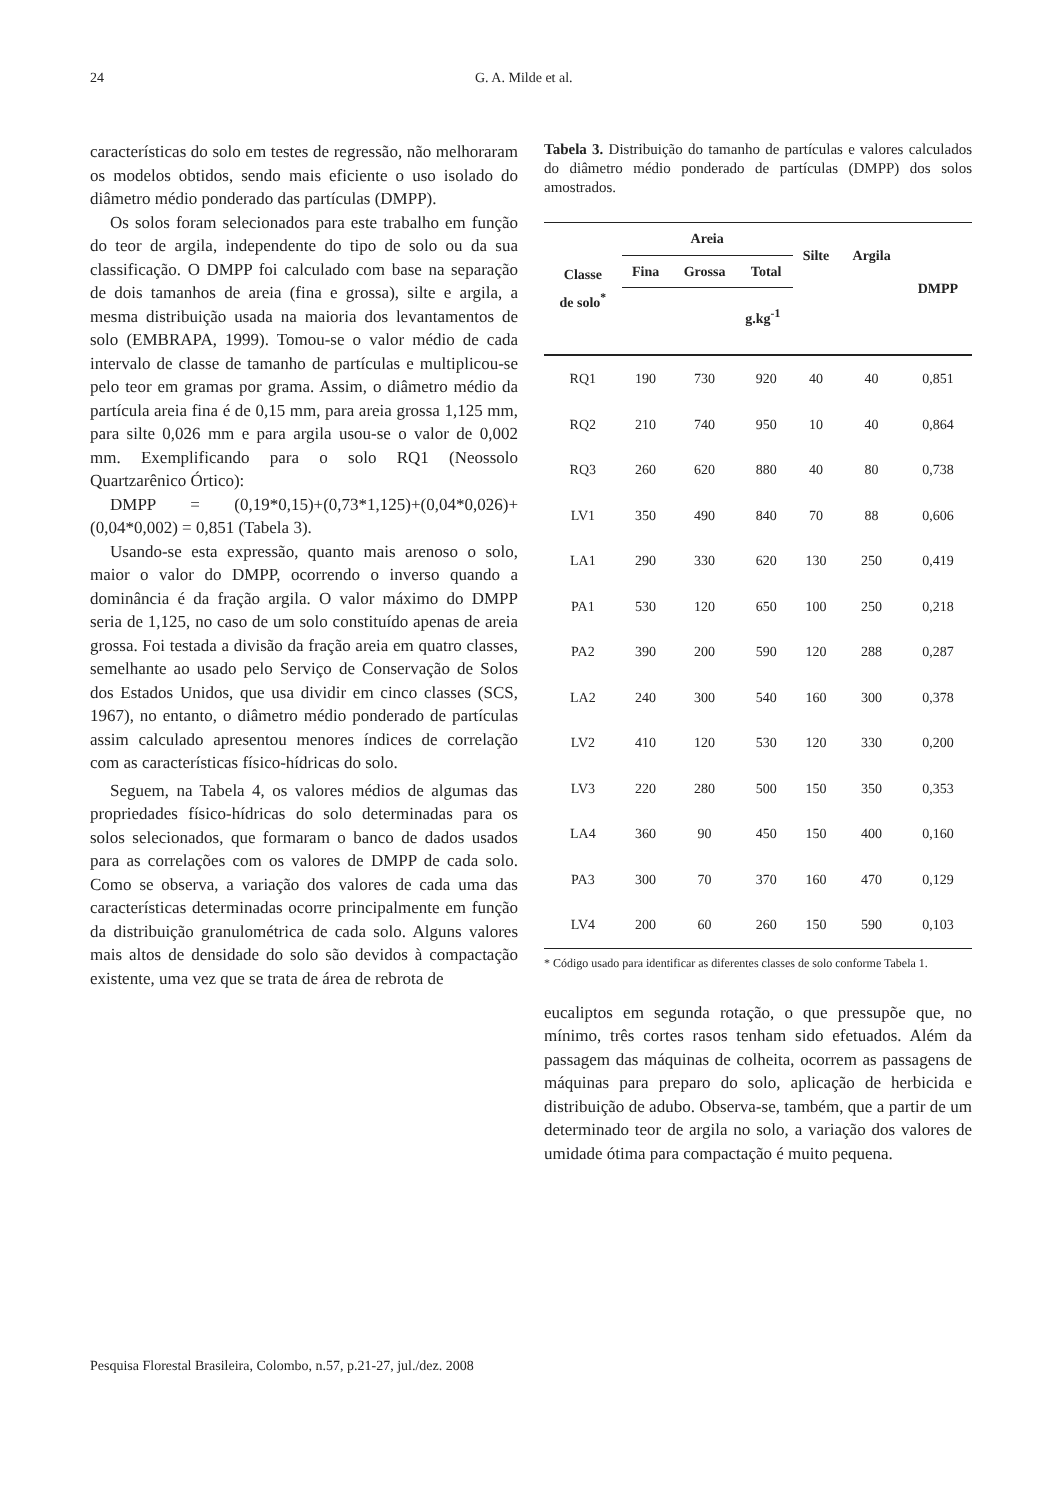24 G. A. Milde et al.
características do solo em testes de regressão, não melhoraram os modelos obtidos, sendo mais eficiente o uso isolado do diâmetro médio ponderado das partículas (DMPP).
Os solos foram selecionados para este trabalho em função do teor de argila, independente do tipo de solo ou da sua classificação. O DMPP foi calculado com base na separação de dois tamanhos de areia (fina e grossa), silte e argila, a mesma distribuição usada na maioria dos levantamentos de solo (EMBRAPA, 1999). Tomou-se o valor médio de cada intervalo de classe de tamanho de partículas e multiplicou-se pelo teor em gramas por grama. Assim, o diâmetro médio da partícula areia fina é de 0,15 mm, para areia grossa 1,125 mm, para silte 0,026 mm e para argila usou-se o valor de 0,002 mm. Exemplificando para o solo RQ1 (Neossolo Quartzarênico Órtico):
DMPP = (0,19*0,15)+(0,73*1,125)+(0,04*0,026)+ (0,04*0,002) = 0,851 (Tabela 3).
Usando-se esta expressão, quanto mais arenoso o solo, maior o valor do DMPP, ocorrendo o inverso quando a dominância é da fração argila. O valor máximo do DMPP seria de 1,125, no caso de um solo constituído apenas de areia grossa. Foi testada a divisão da fração areia em quatro classes, semelhante ao usado pelo Serviço de Conservação de Solos dos Estados Unidos, que usa dividir em cinco classes (SCS, 1967), no entanto, o diâmetro médio ponderado de partículas assim calculado apresentou menores índices de correlação com as características físico-hídricas do solo.
Seguem, na Tabela 4, os valores médios de algumas das propriedades físico-hídricas do solo determinadas para os solos selecionados, que formaram o banco de dados usados para as correlações com os valores de DMPP de cada solo. Como se observa, a variação dos valores de cada uma das características determinadas ocorre principalmente em função da distribuição granulométrica de cada solo. Alguns valores mais altos de densidade do solo são devidos à compactação existente, uma vez que se trata de área de rebrota de
Tabela 3. Distribuição do tamanho de partículas e valores calculados do diâmetro médio ponderado de partículas (DMPP) dos solos amostrados.
| Classe de solo<sup>*</sup> | Areia | | | Silte | Argila | DMPP |
| --- | --- | --- | --- | --- | --- | --- |
| | Fina | Grossa | Total | | | |
| | g.kg<sup>-1</sup> | | | | | |
| RQ1 | 190 | 730 | 920 | 40 | 40 | 0,851 |
| RQ2 | 210 | 740 | 950 | 10 | 40 | 0,864 |
| RQ3 | 260 | 620 | 880 | 40 | 80 | 0,738 |
| LV1 | 350 | 490 | 840 | 70 | 88 | 0,606 |
| LA1 | 290 | 330 | 620 | 130 | 250 | 0,419 |
| PA1 | 530 | 120 | 650 | 100 | 250 | 0,218 |
| PA2 | 390 | 200 | 590 | 120 | 288 | 0,287 |
| LA2 | 240 | 300 | 540 | 160 | 300 | 0,378 |
| LV2 | 410 | 120 | 530 | 120 | 330 | 0,200 |
| LV3 | 220 | 280 | 500 | 150 | 350 | 0,353 |
| LA4 | 360 | 90 | 450 | 150 | 400 | 0,160 |
| PA3 | 300 | 70 | 370 | 160 | 470 | 0,129 |
| LV4 | 200 | 60 | 260 | 150 | 590 | 0,103 |
* Código usado para identificar as diferentes classes de solo conforme Tabela 1.
eucaliptos em segunda rotação, o que pressupõe que, no mínimo, três cortes rasos tenham sido efetuados. Além da passagem das máquinas de colheita, ocorrem as passagens de máquinas para preparo do solo, aplicação de herbicida e distribuição de adubo. Observa-se, também, que a partir de um determinado teor de argila no solo, a variação dos valores de umidade ótima para compactação é muito pequena.
Pesquisa Florestal Brasileira, Colombo, n.57, p.21-27, jul./dez. 2008